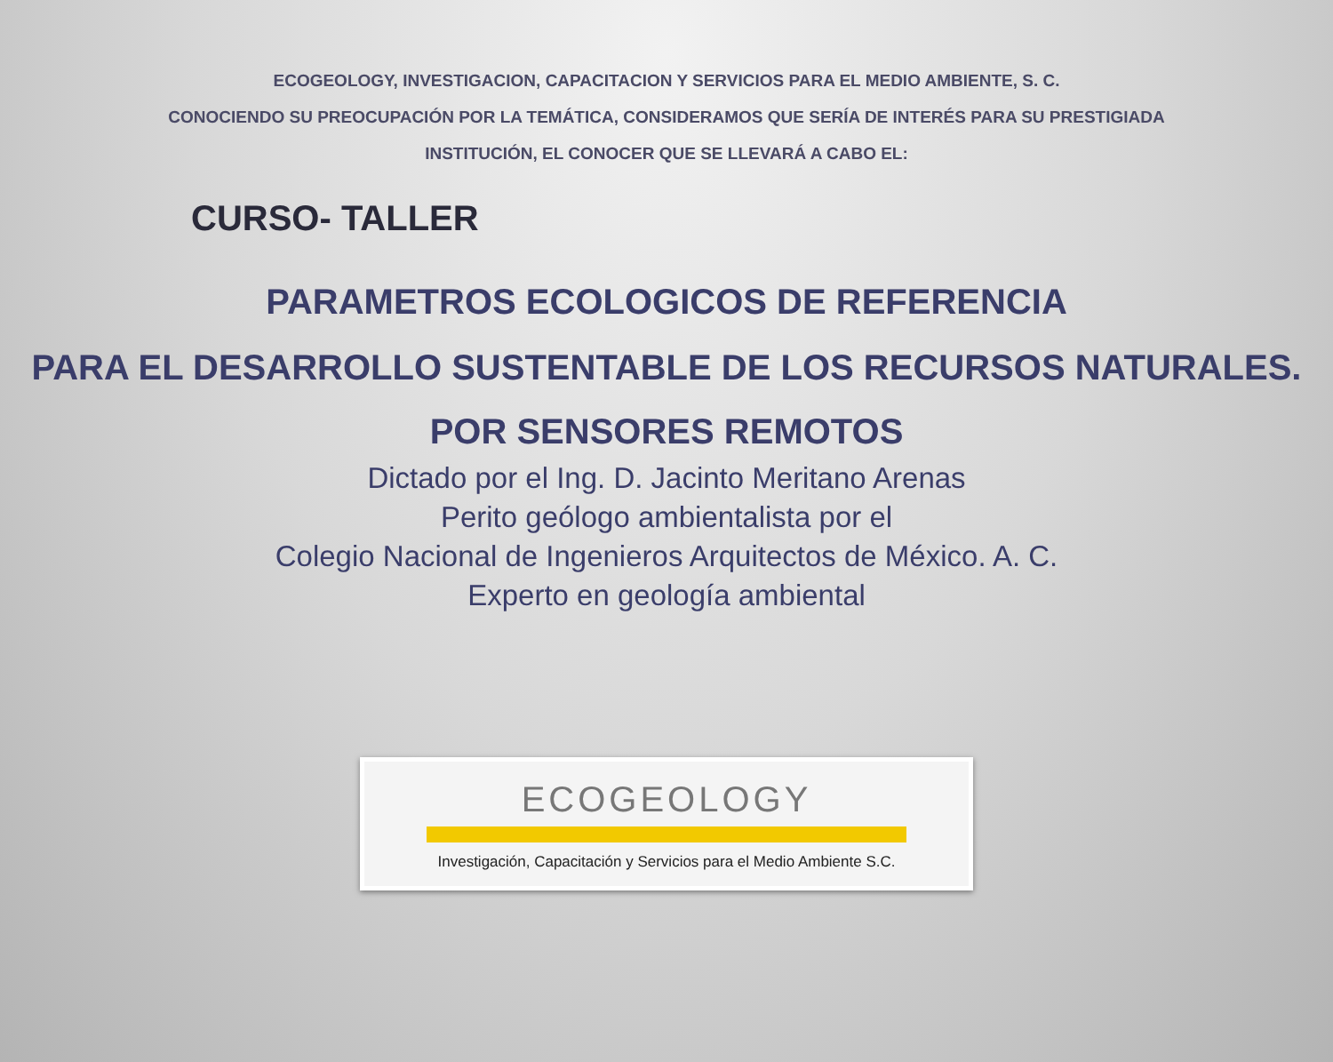ECOGEOLOGY, INVESTIGACION, CAPACITACION Y SERVICIOS PARA EL MEDIO AMBIENTE, S. C.
CONOCIENDO SU PREOCUPACIÓN POR LA TEMÁTICA, CONSIDERAMOS QUE SERÍA DE INTERÉS PARA SU PRESTIGIADA
INSTITUCIÓN, EL CONOCER QUE SE LLEVARÁ A CABO EL:
CURSO- TALLER
PARAMETROS ECOLOGICOS DE REFERENCIA
PARA EL DESARROLLO SUSTENTABLE DE LOS RECURSOS NATURALES.
POR SENSORES REMOTOS
Dictado por el Ing. D. Jacinto Meritano Arenas
Perito geólogo ambientalista por el
Colegio Nacional de Ingenieros Arquitectos de México. A. C.
Experto en geología ambiental
ECOGEOLOGY
Investigación, Capacitación y Servicios para el Medio Ambiente S.C.